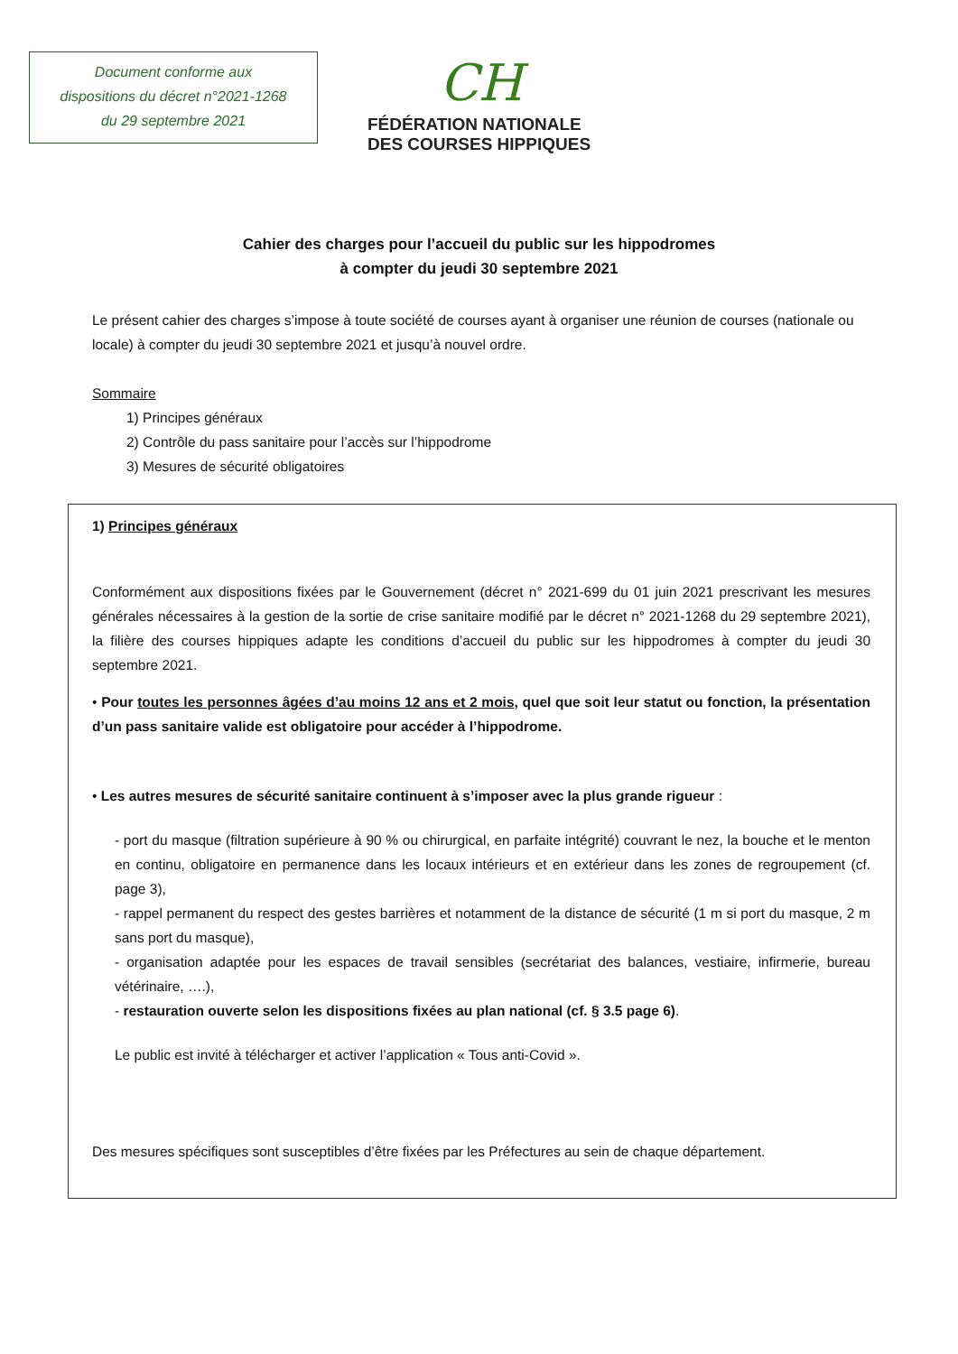Document conforme aux
dispositions du décret n°2021-1268
du 29 septembre 2021
CH
FÉDÉRATION NATIONALE
DES COURSES HIPPIQUES
Cahier des charges pour l’accueil du public sur les hippodromes
à compter du jeudi 30 septembre 2021
Le présent cahier des charges s’impose à toute société de courses ayant à organiser une réunion de courses (nationale ou locale) à compter du jeudi 30 septembre 2021 et jusqu’à nouvel ordre.
Sommaire
1) Principes généraux
2) Contrôle du pass sanitaire pour l’accès sur l’hippodrome
3) Mesures de sécurité obligatoires
1) Principes généraux
Conformément aux dispositions fixées par le Gouvernement (décret n° 2021-699 du 01 juin 2021 prescrivant les mesures générales nécessaires à la gestion de la sortie de crise sanitaire modifié par le décret n° 2021-1268 du 29 septembre 2021), la filière des courses hippiques adapte les conditions d’accueil du public sur les hippodromes à compter du jeudi 30 septembre 2021.
• Pour toutes les personnes âgées d’au moins 12 ans et 2 mois, quel que soit leur statut ou fonction, la présentation d’un pass sanitaire valide est obligatoire pour accéder à l’hippodrome.
• Les autres mesures de sécurité sanitaire continuent à s’imposer avec la plus grande rigueur :
- port du masque (filtration supérieure à 90 % ou chirurgical, en parfaite intégrité) couvrant le nez, la bouche et le menton en continu, obligatoire en permanence dans les locaux intérieurs et en extérieur dans les zones de regroupement (cf. page 3),
- rappel permanent du respect des gestes barrières et notamment de la distance de sécurité (1 m si port du masque, 2 m sans port du masque),
- organisation adaptée pour les espaces de travail sensibles (secrétariat des balances, vestiaire, infirmerie, bureau vétérinaire, ….),
- restauration ouverte selon les dispositions fixées au plan national (cf. § 3.5 page 6).
Le public est invité à télécharger et activer l’application « Tous anti-Covid ».
Des mesures spécifiques sont susceptibles d’être fixées par les Préfectures au sein de chaque département.